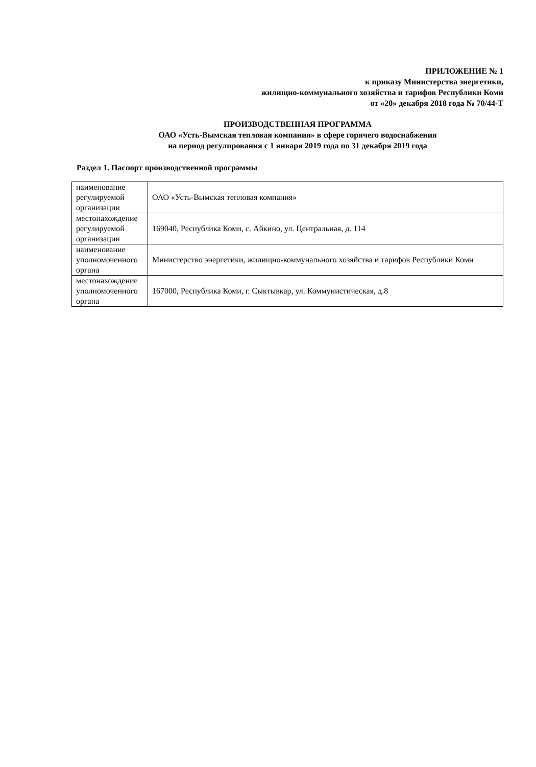ПРИЛОЖЕНИЕ № 1
к приказу Министерства энергетики,
жилищно-коммунального хозяйства и тарифов Республики Коми
от «20» декабря 2018 года № 70/44-Т
ПРОИЗВОДСТВЕННАЯ ПРОГРАММА
ОАО «Усть-Вымская тепловая компания» в сфере горячего водоснабжения
на период регулирования с 1 января 2019 года по 31 декабря 2019 года
Раздел 1. Паспорт производственной программы
| наименование регулируемой организации | ОАО «Усть-Вымская тепловая компания» |
| местонахождение регулируемой организации | 169040, Республика Коми, с. Айкино, ул. Центральная, д. 114 |
| наименование уполномоченного органа | Министерство энергетики, жилищно-коммунального хозяйства и тарифов Республики Коми |
| местонахождение уполномоченного органа | 167000, Республика Коми, г. Сыктывкар, ул. Коммунистическая, д.8 |